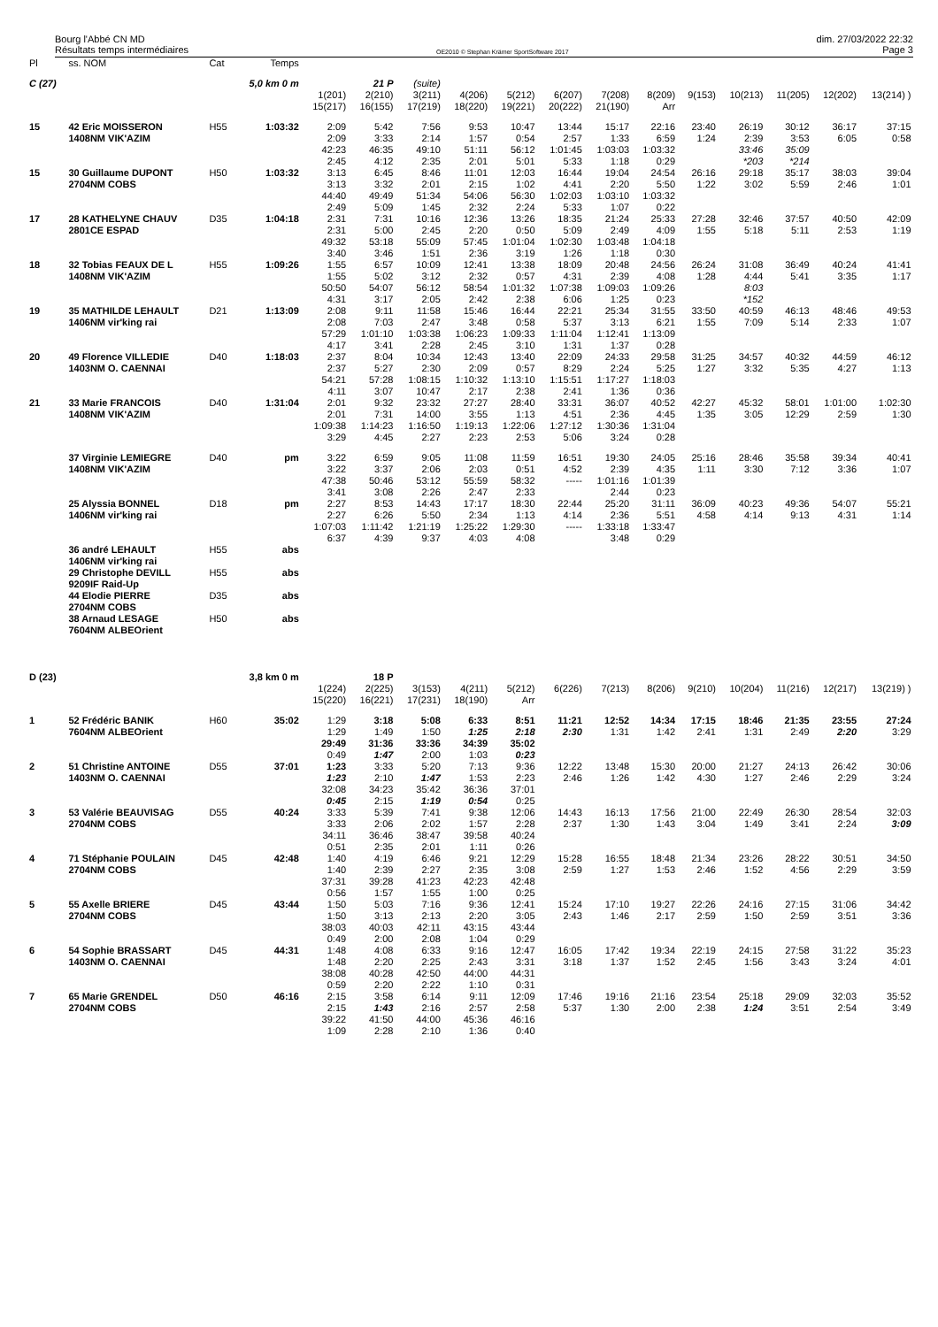Bourg l'Abbé CN MD
Résultats temps intermédiaires
OE2010 © Stephan Krämer SportSoftware 2017
dim. 27/03/2022 22:32
Page 3
| Pl | ss. NOM | Cat | Temps | | | | | | | | | | | | | | |
| --- | --- | --- | --- | --- | --- | --- | --- | --- | --- | --- | --- | --- | --- | --- | --- | --- | --- |
| C (27) | | | 5,0 km 0 m | | 21 P | (suite) | | | | | | | | | | | |
| | | | | 1(201) | 2(210) | 3(211) | 4(206) | 5(212) | 6(207) | 7(208) | 8(209) | 9(153) | 10(213) | 11(205) | 12(202) | 13(214) ) | |
| | | | | 15(217) | 16(155) | 17(219) | 18(220) | 19(221) | 20(222) | 21(190) | Arr | | | | | | |
| 15 | 42 Eric MOISSERON | H55 | 1:03:32 | 2:09 | 5:42 | 7:56 | 9:53 | 10:47 | 13:44 | 15:17 | 22:16 | 23:40 | 26:19 | 30:12 | 36:17 | 37:15 | |
| | 1408NM VIK'AZIM | | | 2:09 | 3:33 | 2:14 | 1:57 | 0:54 | 2:57 | 1:33 | 6:59 | 1:24 | 2:39 | 3:53 | 6:05 | 0:58 | |
| | | | | 42:23 | 46:35 | 49:10 | 51:11 | 56:12 | 1:01:45 | 1:03:03 | 1:03:32 | | 33:46 | 35:09 | | | |
| | | | | 2:45 | 4:12 | 2:35 | 2:01 | 5:01 | 5:33 | 1:18 | 0:29 | | *203 | *214 | | | |
| 15 | 30 Guillaume DUPONT | H50 | 1:03:32 | 3:13 | 6:45 | 8:46 | 11:01 | 12:03 | 16:44 | 19:04 | 24:54 | 26:16 | 29:18 | 35:17 | 38:03 | 39:04 | |
| | 2704NM COBS | | | 3:13 | 3:32 | 2:01 | 2:15 | 1:02 | 4:41 | 2:20 | 5:50 | 1:22 | 3:02 | 5:59 | 2:46 | 1:01 | |
| | | | | 44:40 | 49:49 | 51:34 | 54:06 | 56:30 | 1:02:03 | 1:03:10 | 1:03:32 | | | | | | |
| | | | | 2:49 | 5:09 | 1:45 | 2:32 | 2:24 | 5:33 | 1:07 | 0:22 | | | | | | |
| 17 | 28 KATHELYNE CHAUV | D35 | 1:04:18 | 2:31 | 7:31 | 10:16 | 12:36 | 13:26 | 18:35 | 21:24 | 25:33 | 27:28 | 32:46 | 37:57 | 40:50 | 42:09 | |
| | 2801CE ESPAD | | | 2:31 | 5:00 | 2:45 | 2:20 | 0:50 | 5:09 | 2:49 | 4:09 | 1:55 | 5:18 | 5:11 | 2:53 | 1:19 | |
| | | | | 49:32 | 53:18 | 55:09 | 57:45 | 1:01:04 | 1:02:30 | 1:03:48 | 1:04:18 | | | | | | |
| | | | | 3:40 | 3:46 | 1:51 | 2:36 | 3:19 | 1:26 | 1:18 | 0:30 | | | | | | |
| 18 | 32 Tobias FEAUX DE L | H55 | 1:09:26 | 1:55 | 6:57 | 10:09 | 12:41 | 13:38 | 18:09 | 20:48 | 24:56 | 26:24 | 31:08 | 36:49 | 40:24 | 41:41 | |
| | 1408NM VIK'AZIM | | | 1:55 | 5:02 | 3:12 | 2:32 | 0:57 | 4:31 | 2:39 | 4:08 | 1:28 | 4:44 | 5:41 | 3:35 | 1:17 | |
| | | | | 50:50 | 54:07 | 56:12 | 58:54 | 1:01:32 | 1:07:38 | 1:09:03 | 1:09:26 | | 8:03 | | | | |
| | | | | 4:31 | 3:17 | 2:05 | 2:42 | 2:38 | 6:06 | 1:25 | 0:23 | | *152 | | | | |
| 19 | 35 MATHILDE LEHAULT | D21 | 1:13:09 | 2:08 | 9:11 | 11:58 | 15:46 | 16:44 | 22:21 | 25:34 | 31:55 | 33:50 | 40:59 | 46:13 | 48:46 | 49:53 | |
| | 1406NM vir'king rai | | | 2:08 | 7:03 | 2:47 | 3:48 | 0:58 | 5:37 | 3:13 | 6:21 | 1:55 | 7:09 | 5:14 | 2:33 | 1:07 | |
| | | | | 57:29 | 1:01:10 | 1:03:38 | 1:06:23 | 1:09:33 | 1:11:04 | 1:12:41 | 1:13:09 | | | | | | |
| | | | | 4:17 | 3:41 | 2:28 | 2:45 | 3:10 | 1:31 | 1:37 | 0:28 | | | | | | |
| 20 | 49 Florence VILLEDIE | D40 | 1:18:03 | 2:37 | 8:04 | 10:34 | 12:43 | 13:40 | 22:09 | 24:33 | 29:58 | 31:25 | 34:57 | 40:32 | 44:59 | 46:12 | |
| | 1403NM O. CAENNAI | | | 2:37 | 5:27 | 2:30 | 2:09 | 0:57 | 8:29 | 2:24 | 5:25 | 1:27 | 3:32 | 5:35 | 4:27 | 1:13 | |
| | | | | 54:21 | 57:28 | 1:08:15 | 1:10:32 | 1:13:10 | 1:15:51 | 1:17:27 | 1:18:03 | | | | | | |
| | | | | 4:11 | 3:07 | 10:47 | 2:17 | 2:38 | 2:41 | 1:36 | 0:36 | | | | | | |
| 21 | 33 Marie FRANCOIS | D40 | 1:31:04 | 2:01 | 9:32 | 23:32 | 27:27 | 28:40 | 33:31 | 36:07 | 40:52 | 42:27 | 45:32 | 58:01 | 1:01:00 | 1:02:30 | |
| | 1408NM VIK'AZIM | | | 2:01 | 7:31 | 14:00 | 3:55 | 1:13 | 4:51 | 2:36 | 4:45 | 1:35 | 3:05 | 12:29 | 2:59 | 1:30 | |
| | | | | 1:09:38 | 1:14:23 | 1:16:50 | 1:19:13 | 1:22:06 | 1:27:12 | 1:30:36 | 1:31:04 | | | | | | |
| | | | | 3:29 | 4:45 | 2:27 | 2:23 | 2:53 | 5:06 | 3:24 | 0:28 | | | | | | |
| | 37 Virginie LEMIEGRE | D40 | pm | 3:22 | 6:59 | 9:05 | 11:08 | 11:59 | 16:51 | 19:30 | 24:05 | 25:16 | 28:46 | 35:58 | 39:34 | 40:41 | |
| | 1408NM VIK'AZIM | | | 3:22 | 3:37 | 2:06 | 2:03 | 0:51 | 4:52 | 2:39 | 4:35 | 1:11 | 3:30 | 7:12 | 3:36 | 1:07 | |
| | | | | 47:38 | 50:46 | 53:12 | 55:59 | 58:32 | ----- | 1:01:16 | 1:01:39 | | | | | | |
| | | | | 3:41 | 3:08 | 2:26 | 2:47 | 2:33 | | 2:44 | 0:23 | | | | | | |
| | 25 Alyssia BONNEL | D18 | pm | 2:27 | 8:53 | 14:43 | 17:17 | 18:30 | 22:44 | 25:20 | 31:11 | 36:09 | 40:23 | 49:36 | 54:07 | 55:21 | |
| | 1406NM vir'king rai | | | 2:27 | 6:26 | 5:50 | 2:34 | 1:13 | 4:14 | 2:36 | 5:51 | 4:58 | 4:14 | 9:13 | 4:31 | 1:14 | |
| | | | | 1:07:03 | 1:11:42 | 1:21:19 | 1:25:22 | 1:29:30 | ----- | 1:33:18 | 1:33:47 | | | | | | |
| | | | | 6:37 | 4:39 | 9:37 | 4:03 | 4:08 | | 3:48 | 0:29 | | | | | | |
| | 36 andré LEHAULT | H55 | abs | | | | | | | | | | | | | | |
| | 1406NM vir'king rai | | | | | | | | | | | | | | | | |
| | 29 Christophe DEVILL | H55 | abs | | | | | | | | | | | | | | |
| | 9209IF Raid-Up | | | | | | | | | | | | | | | | |
| | 44 Elodie PIERRE | D35 | abs | | | | | | | | | | | | | | |
| | 2704NM COBS | | | | | | | | | | | | | | | | |
| | 38 Arnaud LESAGE | H50 | abs | | | | | | | | | | | | | | |
| | 7604NM ALBEOrient | | | | | | | | | | | | | | | | |
| D (23) | | | 3,8 km 0 m | | 18 P | | | | | | | | | | | | |
| | | | | 1(224) | 2(225) | 3(153) | 4(211) | 5(212) | 6(226) | 7(213) | 8(206) | 9(210) | 10(204) | 11(216) | 12(217) | 13(219) ) | |
| | | | | 15(220) | 16(221) | 17(231) | 18(190) | Arr | | | | | | | | | |
| 1 | 52 Frédéric BANIK | H60 | 35:02 | 1:29 | 3:18 | 5:08 | 6:33 | 8:51 | 11:21 | 12:52 | 14:34 | 17:15 | 18:46 | 21:35 | 23:55 | 27:24 | |
| | 7604NM ALBEOrient | | | 1:29 | 1:49 | 1:50 | 1:25 | 2:18 | 2:30 | 1:31 | 1:42 | 2:41 | 1:31 | 2:49 | 2:20 | 3:29 | |
| | | | | 29:49 | 31:36 | 33:36 | 34:39 | 35:02 | | | | | | | | | |
| | | | | 0:49 | 1:47 | 2:00 | 1:03 | 0:23 | | | | | | | | | |
| 2 | 51 Christine ANTOINE | D55 | 37:01 | 1:23 | 3:33 | 5:20 | 7:13 | 9:36 | 12:22 | 13:48 | 15:30 | 20:00 | 21:27 | 24:13 | 26:42 | 30:06 | |
| | 1403NM O. CAENNAI | | | 1:23 | 2:10 | 1:47 | 1:53 | 2:23 | 2:46 | 1:26 | 1:42 | 4:30 | 1:27 | 2:46 | 2:29 | 3:24 | |
| | | | | 32:08 | 34:23 | 35:42 | 36:36 | 37:01 | | | | | | | | | |
| | | | | 0:45 | 2:15 | 1:19 | 0:54 | 0:25 | | | | | | | | | |
| 3 | 53 Valérie BEAUVISAG | D55 | 40:24 | 3:33 | 5:39 | 7:41 | 9:38 | 12:06 | 14:43 | 16:13 | 17:56 | 21:00 | 22:49 | 26:30 | 28:54 | 32:03 | |
| | 2704NM COBS | | | 3:33 | 2:06 | 2:02 | 1:57 | 2:28 | 2:37 | 1:30 | 1:43 | 3:04 | 1:49 | 3:41 | 2:24 | 3:09 | |
| | | | | 34:11 | 36:46 | 38:47 | 39:58 | 40:24 | | | | | | | | | |
| | | | | 0:51 | 2:35 | 2:01 | 1:11 | 0:26 | | | | | | | | | |
| 4 | 71 Stéphanie POULAIN | D45 | 42:48 | 1:40 | 4:19 | 6:46 | 9:21 | 12:29 | 15:28 | 16:55 | 18:48 | 21:34 | 23:26 | 28:22 | 30:51 | 34:50 | |
| | 2704NM COBS | | | 1:40 | 2:39 | 2:27 | 2:35 | 3:08 | 2:59 | 1:27 | 1:53 | 2:46 | 1:52 | 4:56 | 2:29 | 3:59 | |
| | | | | 37:31 | 39:28 | 41:23 | 42:23 | 42:48 | | | | | | | | | |
| | | | | 0:56 | 1:57 | 1:55 | 1:00 | 0:25 | | | | | | | | | |
| 5 | 55 Axelle BRIERE | D45 | 43:44 | 1:50 | 5:03 | 7:16 | 9:36 | 12:41 | 15:24 | 17:10 | 19:27 | 22:26 | 24:16 | 27:15 | 31:06 | 34:42 | |
| | 2704NM COBS | | | 1:50 | 3:13 | 2:13 | 2:20 | 3:05 | 2:43 | 1:46 | 2:17 | 2:59 | 1:50 | 2:59 | 3:51 | 3:36 | |
| | | | | 38:03 | 40:03 | 42:11 | 43:15 | 43:44 | | | | | | | | | |
| | | | | 0:49 | 2:00 | 2:08 | 1:04 | 0:29 | | | | | | | | | |
| 6 | 54 Sophie BRASSART | D45 | 44:31 | 1:48 | 4:08 | 6:33 | 9:16 | 12:47 | 16:05 | 17:42 | 19:34 | 22:19 | 24:15 | 27:58 | 31:22 | 35:23 | |
| | 1403NM O. CAENNAI | | | 1:48 | 2:20 | 2:25 | 2:43 | 3:31 | 3:18 | 1:37 | 1:52 | 2:45 | 1:56 | 3:43 | 3:24 | 4:01 | |
| | | | | 38:08 | 40:28 | 42:50 | 44:00 | 44:31 | | | | | | | | | |
| | | | | 0:59 | 2:20 | 2:22 | 1:10 | 0:31 | | | | | | | | | |
| 7 | 65 Marie GRENDEL | D50 | 46:16 | 2:15 | 3:58 | 6:14 | 9:11 | 12:09 | 17:46 | 19:16 | 21:16 | 23:54 | 25:18 | 29:09 | 32:03 | 35:52 | |
| | 2704NM COBS | | | 2:15 | 1:43 | 2:16 | 2:57 | 2:58 | 5:37 | 1:30 | 2:00 | 2:38 | 1:24 | 3:51 | 2:54 | 3:49 | |
| | | | | 39:22 | 41:50 | 44:00 | 45:36 | 46:16 | | | | | | | | | |
| | | | | 1:09 | 2:28 | 2:10 | 1:36 | 0:40 | | | | | | | | | |